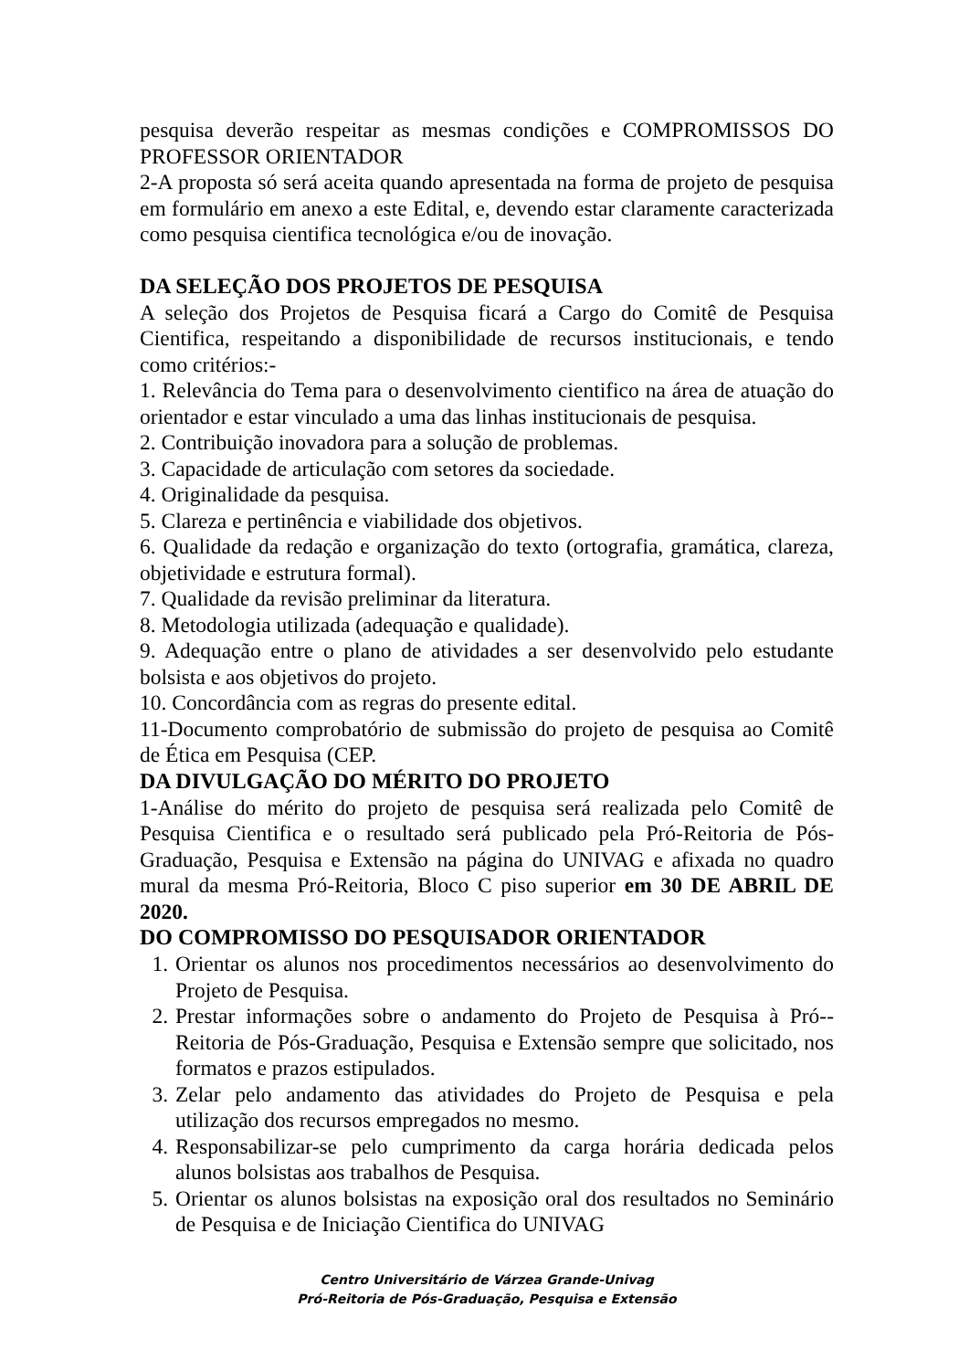pesquisa deverão respeitar as mesmas condições e COMPROMISSOS DO PROFESSOR ORIENTADOR
2-A proposta só será aceita quando apresentada na forma de projeto de pesquisa em formulário em anexo a este Edital, e, devendo estar claramente caracterizada como pesquisa cientifica tecnológica e/ou de inovação.
DA SELEÇÃO DOS PROJETOS DE PESQUISA
A seleção dos Projetos de Pesquisa ficará a Cargo do Comitê de Pesquisa Cientifica, respeitando a disponibilidade de recursos institucionais, e tendo como critérios:-
1. Relevância do Tema para o desenvolvimento cientifico na área de atuação do orientador e estar vinculado a uma das linhas institucionais de pesquisa.
2. Contribuição inovadora para a solução de problemas.
3. Capacidade de articulação com setores da sociedade.
4. Originalidade da pesquisa.
5. Clareza e pertinência e viabilidade dos objetivos.
6. Qualidade da redação e organização do texto (ortografia, gramática, clareza, objetividade e estrutura formal).
7. Qualidade da revisão preliminar da literatura.
8. Metodologia utilizada (adequação e qualidade).
9. Adequação entre o plano de atividades a ser desenvolvido pelo estudante bolsista e aos objetivos do projeto.
10. Concordância com as regras do presente edital.
11-Documento comprobatório de submissão do projeto de pesquisa ao Comitê de Ética em Pesquisa (CEP.
DA DIVULGAÇÃO DO MÉRITO DO PROJETO
1-Análise do mérito do projeto de pesquisa será realizada pelo Comitê de Pesquisa Cientifica e o resultado será publicado pela Pró-Reitoria de Pós-Graduação, Pesquisa e Extensão na página do UNIVAG e afixada no quadro mural da mesma Pró-Reitoria, Bloco C piso superior em 30 DE ABRIL DE 2020.
DO COMPROMISSO DO PESQUISADOR ORIENTADOR
1. Orientar os alunos nos procedimentos necessários ao desenvolvimento do Projeto de Pesquisa.
2. Prestar informações sobre o andamento do Projeto de Pesquisa à Pró--Reitoria de Pós-Graduação, Pesquisa e Extensão sempre que solicitado, nos formatos e prazos estipulados.
3. Zelar pelo andamento das atividades do Projeto de Pesquisa e pela utilização dos recursos empregados no mesmo.
4. Responsabilizar-se pelo cumprimento da carga horária dedicada pelos alunos bolsistas aos trabalhos de Pesquisa.
5. Orientar os alunos bolsistas na exposição oral dos resultados no Seminário de Pesquisa e de Iniciação Cientifica do UNIVAG
Centro Universitário de Várzea Grande-Univag
Pró-Reitoria de Pós-Graduação, Pesquisa e Extensão